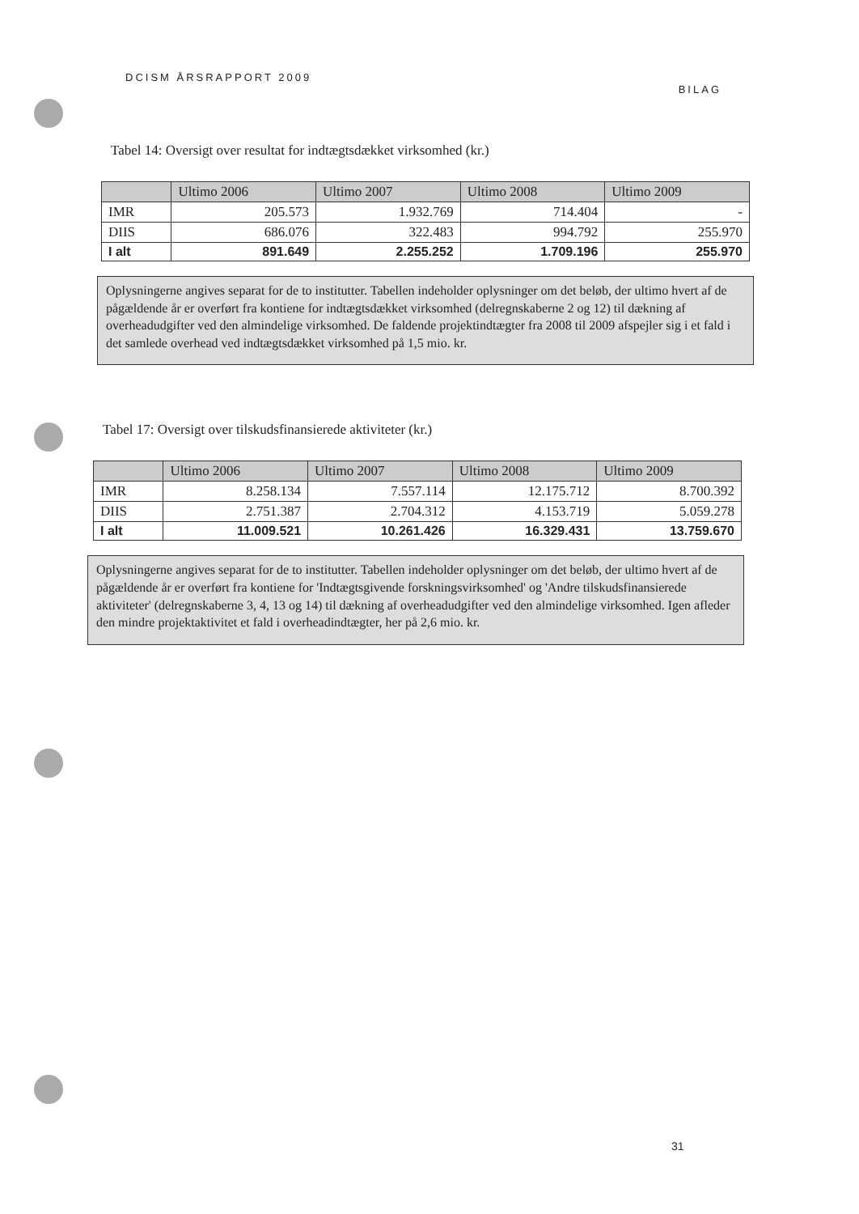DCISM ÅRSRAPPORT 2009 BILAG
Tabel 14: Oversigt over resultat for indtægtsdækket virksomhed (kr.)
| | Ultimo 2006 | Ultimo 2007 | Ultimo 2008 | Ultimo 2009 |
| --- | --- | --- | --- | --- |
| IMR | 205.573 | 1.932.769 | 714.404 | - |
| DIIS | 686.076 | 322.483 | 994.792 | 255.970 |
| I alt | 891.649 | 2.255.252 | 1.709.196 | 255.970 |
Oplysningerne angives separat for de to institutter. Tabellen indeholder oplysninger om det beløb, der ultimo hvert af de pågældende år er overført fra kontiene for indtægtsdækket virksomhed (delregnskaberne 2 og 12) til dækning af overheadudgifter ved den almindelige virksomhed. De faldende projektindtægter fra 2008 til 2009 afspejler sig i et fald i det samlede overhead ved indtægtsdækket virksomhed på 1,5 mio. kr.
Tabel 17: Oversigt over tilskudsfinansierede aktiviteter (kr.)
| | Ultimo 2006 | Ultimo 2007 | Ultimo 2008 | Ultimo 2009 |
| --- | --- | --- | --- | --- |
| IMR | 8.258.134 | 7.557.114 | 12.175.712 | 8.700.392 |
| DIIS | 2.751.387 | 2.704.312 | 4.153.719 | 5.059.278 |
| I alt | 11.009.521 | 10.261.426 | 16.329.431 | 13.759.670 |
Oplysningerne angives separat for de to institutter. Tabellen indeholder oplysninger om det beløb, der ultimo hvert af de pågældende år er overført fra kontiene for 'Indtægtsgivende forskningsvirksomhed' og 'Andre tilskudsfinansierede aktiviteter' (delregnskaberne 3, 4, 13 og 14) til dækning af overheadudgifter ved den almindelige virksomhed. Igen afleder den mindre projektaktivitet et fald i overheadindtægter, her på 2,6 mio. kr.
31